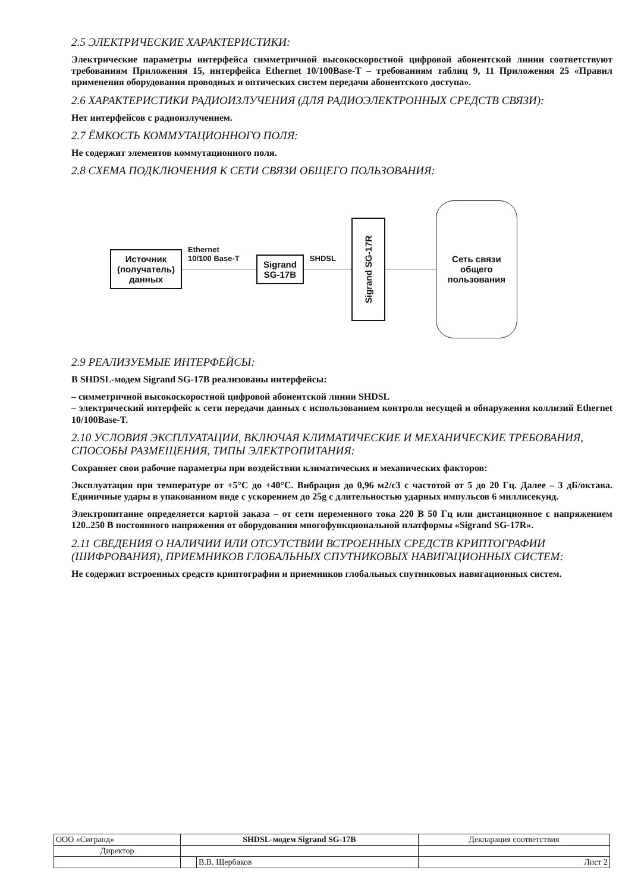2.5 ЭЛЕКТРИЧЕСКИЕ ХАРАКТЕРИСТИКИ:
Электрические параметры интерфейса симметричной высокоскоростной цифровой абонентской линии соответствуют требованиям Приложения 15, интерфейса Ethernet 10/100Base-T – требованиям таблиц 9, 11 Приложения 25 «Правил применения оборудования проводных и оптических систем передачи абонентского доступа».
2.6 ХАРАКТЕРИСТИКИ РАДИОИЗЛУЧЕНИЯ (ДЛЯ РАДИОЭЛЕКТРОННЫХ СРЕДСТВ СВЯЗИ):
Нет интерфейсов с радиоизлучением.
2.7 ЁМКОСТЬ КОММУТАЦИОННОГО ПОЛЯ:
Не содержит элементов коммутационного поля.
2.8 СХЕМА ПОДКЛЮЧЕНИЯ К СЕТИ СВЯЗИ ОБЩЕГО ПОЛЬЗОВАНИЯ:
Источник
(получатель)
данных
Ethernet
10/100 Base-T
Sigrand
SG-17B
SHDSL
Sigrand SG-17R
Сеть связи
общего
пользования
2.9 РЕАЛИЗУЕМЫЕ ИНТЕРФЕЙСЫ:
В SHDSL-модем Sigrand SG-17B реализованы интерфейсы:
– симметричной высокоскоростной цифровой абонентской линии SHDSL
– электрический интерфейс к сети передачи данных с использованием контроля несущей и обнаружения коллизий Ethernet 10/100Base-T.
2.10 УСЛОВИЯ ЭКСПЛУАТАЦИИ, ВКЛЮЧАЯ КЛИМАТИЧЕСКИЕ И МЕХАНИЧЕСКИЕ ТРЕБОВАНИЯ, СПОСОБЫ РАЗМЕЩЕНИЯ, ТИПЫ ЭЛЕКТРОПИТАНИЯ:
Сохраняет свои рабочие параметры при воздействии климатических и механических факторов:
Эксплуатация при температуре от +5°С до +40°С. Вибрация до 0,96 м2/с3 с частотой от 5 до 20 Гц. Далее – 3 дБ/октава. Единичные удары в упакованном виде с ускорением до 25g с длительностью ударных импульсов 6 миллисекунд.
Электропитание определяется картой заказа – от сети переменного тока 220 В 50 Гц или дистанционное с напряжением 120..250 В постоянного напряжения от оборудования многофункциональной платформы «Sigrand SG-17R».
2.11 СВЕДЕНИЯ О НАЛИЧИИ ИЛИ ОТСУТСТВИИ ВСТРОЕННЫХ СРЕДСТВ КРИПТОГРАФИИ (ШИФРОВАНИЯ), ПРИЕМНИКОВ ГЛОБАЛЬНЫХ СПУТНИКОВЫХ НАВИГАЦИОННЫХ СИСТЕМ:
Не содержит встроенных средств криптографии и приемников глобальных спутниковых навигационных систем.
| ООО «Сигранд» | SHDSL-модем Sigrand SG-17B | | Декларация соответствия |
| Директор | | | |
| | | В.В. Щербаков | Лист 2 |